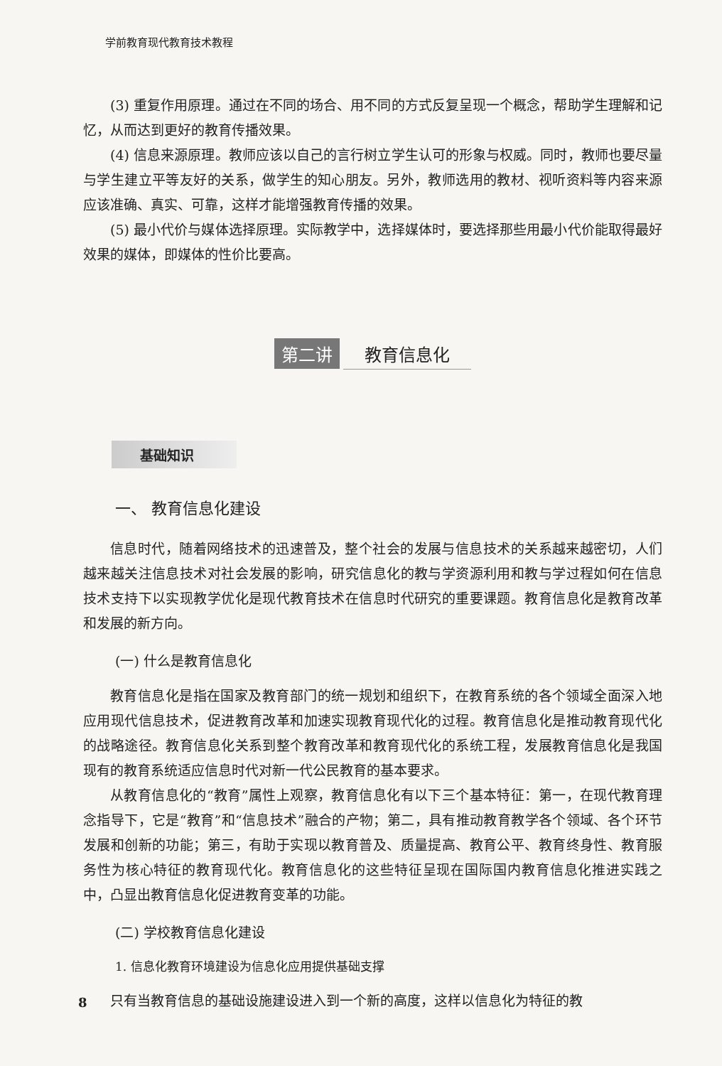学前教育现代教育技术教程
(3) 重复作用原理。通过在不同的场合、用不同的方式反复呈现一个概念，帮助学生理解和记忆，从而达到更好的教育传播效果。
(4) 信息来源原理。教师应该以自己的言行树立学生认可的形象与权威。同时，教师也要尽量与学生建立平等友好的关系，做学生的知心朋友。另外，教师选用的教材、视听资料等内容来源应该准确、真实、可靠，这样才能增强教育传播的效果。
(5) 最小代价与媒体选择原理。实际教学中，选择媒体时，要选择那些用最小代价能取得最好效果的媒体，即媒体的性价比要高。
第二讲 教育信息化
基础知识
一、 教育信息化建设
信息时代，随着网络技术的迅速普及，整个社会的发展与信息技术的关系越来越密切，人们越来越关注信息技术对社会发展的影响，研究信息化的教与学资源利用和教与学过程如何在信息技术支持下以实现教学优化是现代教育技术在信息时代研究的重要课题。教育信息化是教育改革和发展的新方向。
(一) 什么是教育信息化
教育信息化是指在国家及教育部门的统一规划和组织下，在教育系统的各个领域全面深入地应用现代信息技术，促进教育改革和加速实现教育现代化的过程。教育信息化是推动教育现代化的战略途径。教育信息化关系到整个教育改革和教育现代化的系统工程，发展教育信息化是我国现有的教育系统适应信息时代对新一代公民教育的基本要求。
从教育信息化的“教育”属性上观察，教育信息化有以下三个基本特征：第一，在现代教育理念指导下，它是“教育”和“信息技术”融合的产物；第二，具有推动教育教学各个领域、各个环节发展和创新的功能；第三，有助于实现以教育普及、质量提高、教育公平、教育终身性、教育服务性为核心特征的教育现代化。教育信息化的这些特征呈现在国际国内教育信息化推进实践之中，凸显出教育信息化促进教育变革的功能。
(二) 学校教育信息化建设
1. 信息化教育环境建设为信息化应用提供基础支撑
只有当教育信息的基础设施建设进入到一个新的高度，这样以信息化为特征的教
8